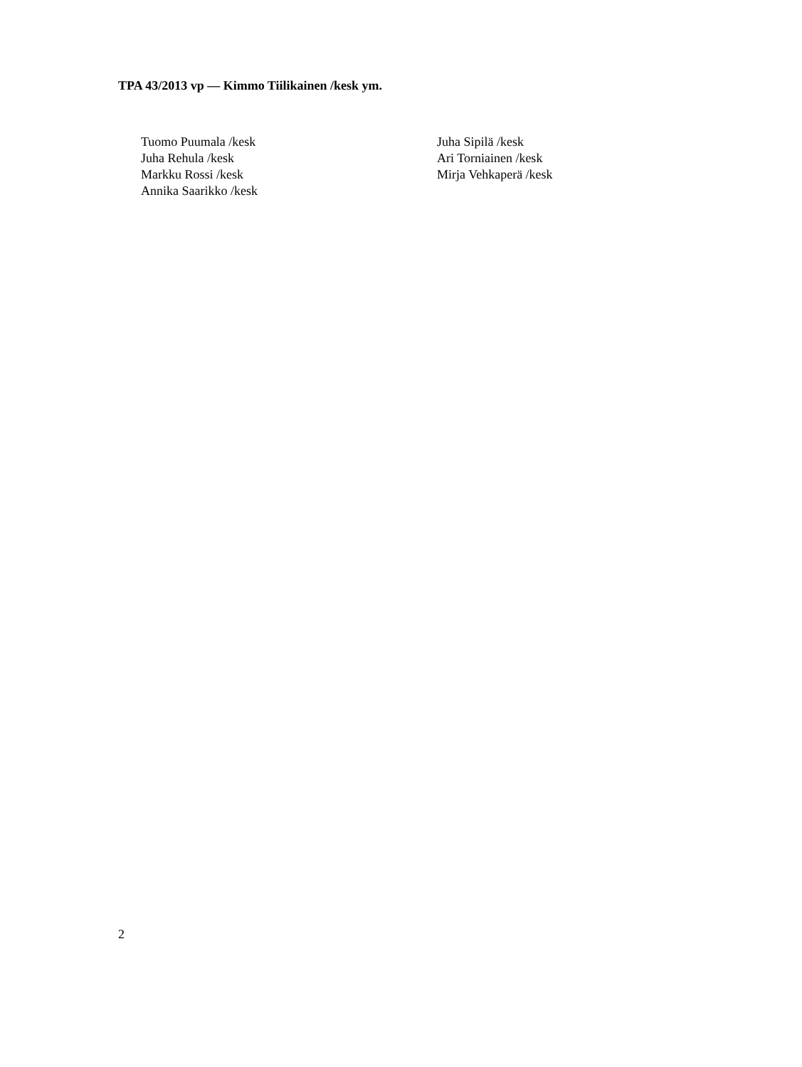TPA 43/2013 vp — Kimmo Tiilikainen /kesk ym.
Tuomo Puumala /kesk
Juha Rehula /kesk
Markku Rossi /kesk
Annika Saarikko /kesk
Juha Sipilä /kesk
Ari Torniainen /kesk
Mirja Vehkaperä /kesk
2